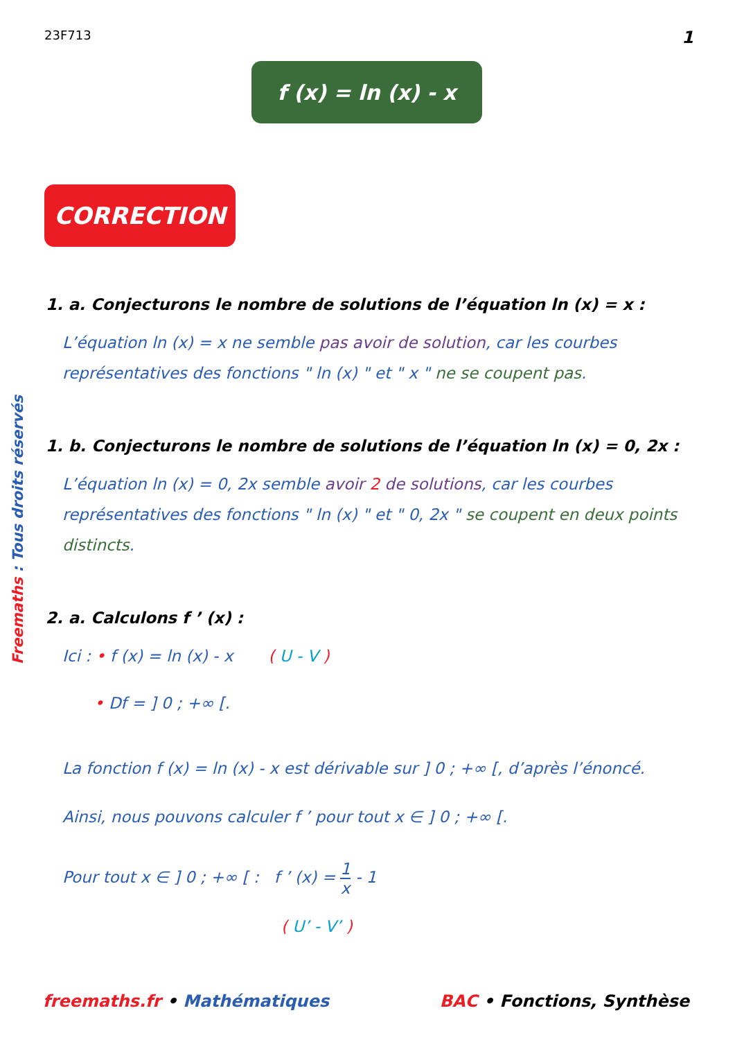23F713 1
f (x) = ln (x) - x
CORRECTION
1. a. Conjecturons le nombre de solutions de l’équation ln (x) = x :
L’équation ln (x) = x ne semble pas avoir de solution, car les courbes représentatives des fonctions " ln (x) " et " x " ne se coupent pas.
1. b. Conjecturons le nombre de solutions de l’équation ln (x) = 0, 2x :
L’équation ln (x) = 0, 2x semble avoir 2 de solutions, car les courbes représentatives des fonctions " ln (x) " et " 0, 2x " se coupent en deux points distincts.
2. a. Calculons f ’ (x) :
Ici : • f (x) = ln (x) - x ( U - V )
• Df = ] 0 ; +∞ [.
La fonction f (x) = ln (x) - x est dérivable sur ] 0 ; +∞ [, d’après l’énoncé.
Ainsi, nous pouvons calculer f ’ pour tout x ∈ ] 0 ; +∞ [.
Pour tout x ∈ ] 0 ; +∞ [ : f ’ (x) = 1 x - 1
( U’ - V’ )
Freemaths : Tous droits réservés
freemaths.fr • Mathématiques BAC • Fonctions, Synthèse